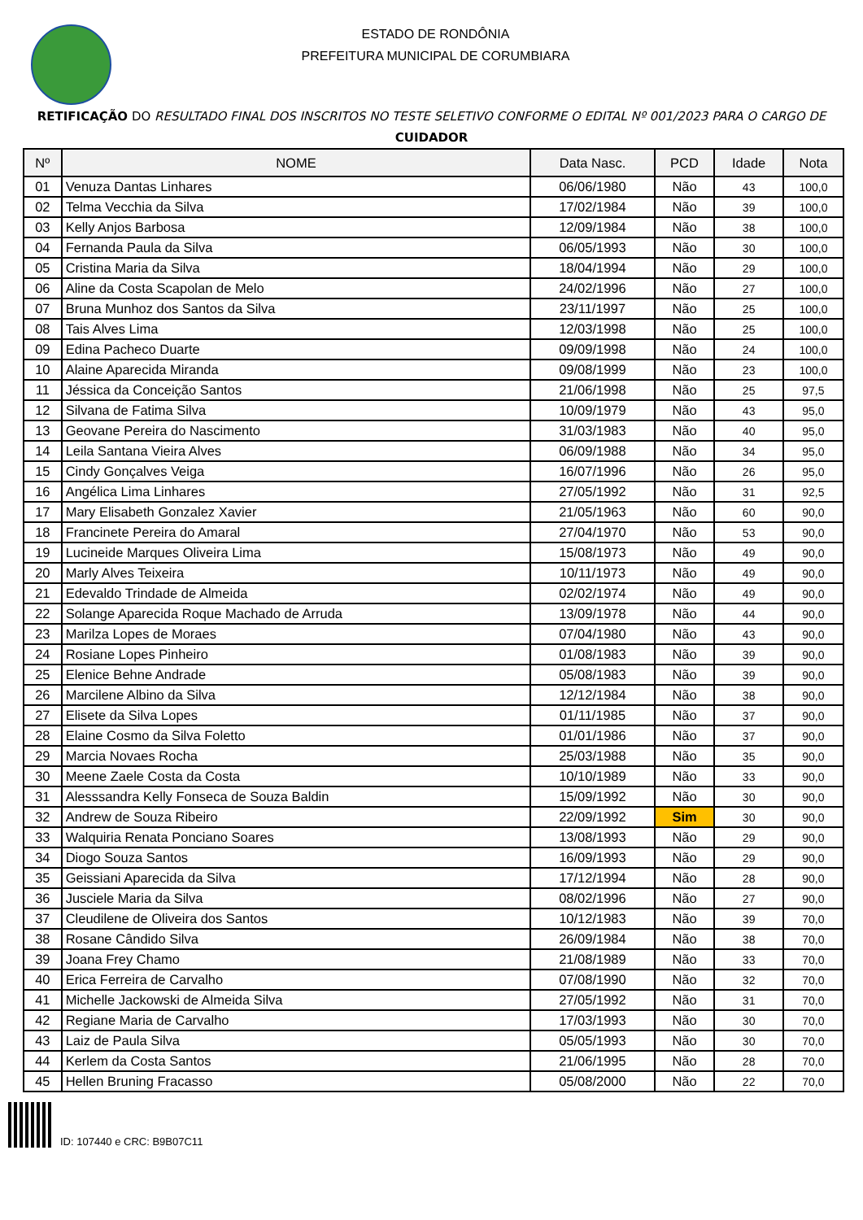ESTADO DE RONDÔNIA
PREFEITURA MUNICIPAL DE CORUMBIARA
RETIFICAÇÃO DO RESULTADO FINAL DOS INSCRITOS NO TESTE SELETIVO CONFORME O EDITAL Nº 001/2023 PARA O CARGO DE CUIDADOR
| Nº | NOME | Data Nasc. | PCD | Idade | Nota |
| --- | --- | --- | --- | --- | --- |
| 01 | Venuza Dantas Linhares | 06/06/1980 | Não | 43 | 100,0 |
| 02 | Telma Vecchia da Silva | 17/02/1984 | Não | 39 | 100,0 |
| 03 | Kelly Anjos Barbosa | 12/09/1984 | Não | 38 | 100,0 |
| 04 | Fernanda Paula da Silva | 06/05/1993 | Não | 30 | 100,0 |
| 05 | Cristina Maria da Silva | 18/04/1994 | Não | 29 | 100,0 |
| 06 | Aline da Costa Scapolan de Melo | 24/02/1996 | Não | 27 | 100,0 |
| 07 | Bruna Munhoz dos Santos da Silva | 23/11/1997 | Não | 25 | 100,0 |
| 08 | Tais Alves Lima | 12/03/1998 | Não | 25 | 100,0 |
| 09 | Edina Pacheco Duarte | 09/09/1998 | Não | 24 | 100,0 |
| 10 | Alaine Aparecida Miranda | 09/08/1999 | Não | 23 | 100,0 |
| 11 | Jéssica da Conceição Santos | 21/06/1998 | Não | 25 | 97,5 |
| 12 | Silvana de Fatima Silva | 10/09/1979 | Não | 43 | 95,0 |
| 13 | Geovane Pereira do Nascimento | 31/03/1983 | Não | 40 | 95,0 |
| 14 | Leila Santana Vieira Alves | 06/09/1988 | Não | 34 | 95,0 |
| 15 | Cindy Gonçalves Veiga | 16/07/1996 | Não | 26 | 95,0 |
| 16 | Angélica Lima Linhares | 27/05/1992 | Não | 31 | 92,5 |
| 17 | Mary Elisabeth Gonzalez Xavier | 21/05/1963 | Não | 60 | 90,0 |
| 18 | Francinete Pereira do Amaral | 27/04/1970 | Não | 53 | 90,0 |
| 19 | Lucineide Marques Oliveira Lima | 15/08/1973 | Não | 49 | 90,0 |
| 20 | Marly Alves Teixeira | 10/11/1973 | Não | 49 | 90,0 |
| 21 | Edevaldo Trindade de Almeida | 02/02/1974 | Não | 49 | 90,0 |
| 22 | Solange Aparecida Roque Machado de Arruda | 13/09/1978 | Não | 44 | 90,0 |
| 23 | Marilza Lopes de Moraes | 07/04/1980 | Não | 43 | 90,0 |
| 24 | Rosiane Lopes Pinheiro | 01/08/1983 | Não | 39 | 90,0 |
| 25 | Elenice Behne Andrade | 05/08/1983 | Não | 39 | 90,0 |
| 26 | Marcilene Albino da Silva | 12/12/1984 | Não | 38 | 90,0 |
| 27 | Elisete da Silva Lopes | 01/11/1985 | Não | 37 | 90,0 |
| 28 | Elaine Cosmo da Silva Foletto | 01/01/1986 | Não | 37 | 90,0 |
| 29 | Marcia Novaes Rocha | 25/03/1988 | Não | 35 | 90,0 |
| 30 | Meene Zaele Costa da Costa | 10/10/1989 | Não | 33 | 90,0 |
| 31 | Alesssandra Kelly Fonseca de Souza Baldin | 15/09/1992 | Não | 30 | 90,0 |
| 32 | Andrew de Souza Ribeiro | 22/09/1992 | Sim | 30 | 90,0 |
| 33 | Walquiria Renata Ponciano Soares | 13/08/1993 | Não | 29 | 90,0 |
| 34 | Diogo Souza Santos | 16/09/1993 | Não | 29 | 90,0 |
| 35 | Geissiani Aparecida da Silva | 17/12/1994 | Não | 28 | 90,0 |
| 36 | Jusciele Maria da Silva | 08/02/1996 | Não | 27 | 90,0 |
| 37 | Cleudilene de Oliveira dos Santos | 10/12/1983 | Não | 39 | 70,0 |
| 38 | Rosane Cândido Silva | 26/09/1984 | Não | 38 | 70,0 |
| 39 | Joana Frey Chamo | 21/08/1989 | Não | 33 | 70,0 |
| 40 | Erica Ferreira de Carvalho | 07/08/1990 | Não | 32 | 70,0 |
| 41 | Michelle Jackowski de Almeida Silva | 27/05/1992 | Não | 31 | 70,0 |
| 42 | Regiane Maria de Carvalho | 17/03/1993 | Não | 30 | 70,0 |
| 43 | Laiz de Paula Silva | 05/05/1993 | Não | 30 | 70,0 |
| 44 | Kerlem da Costa Santos | 21/06/1995 | Não | 28 | 70,0 |
| 45 | Hellen Bruning Fracasso | 05/08/2000 | Não | 22 | 70,0 |
ID: 107440 e CRC: B9B07C11